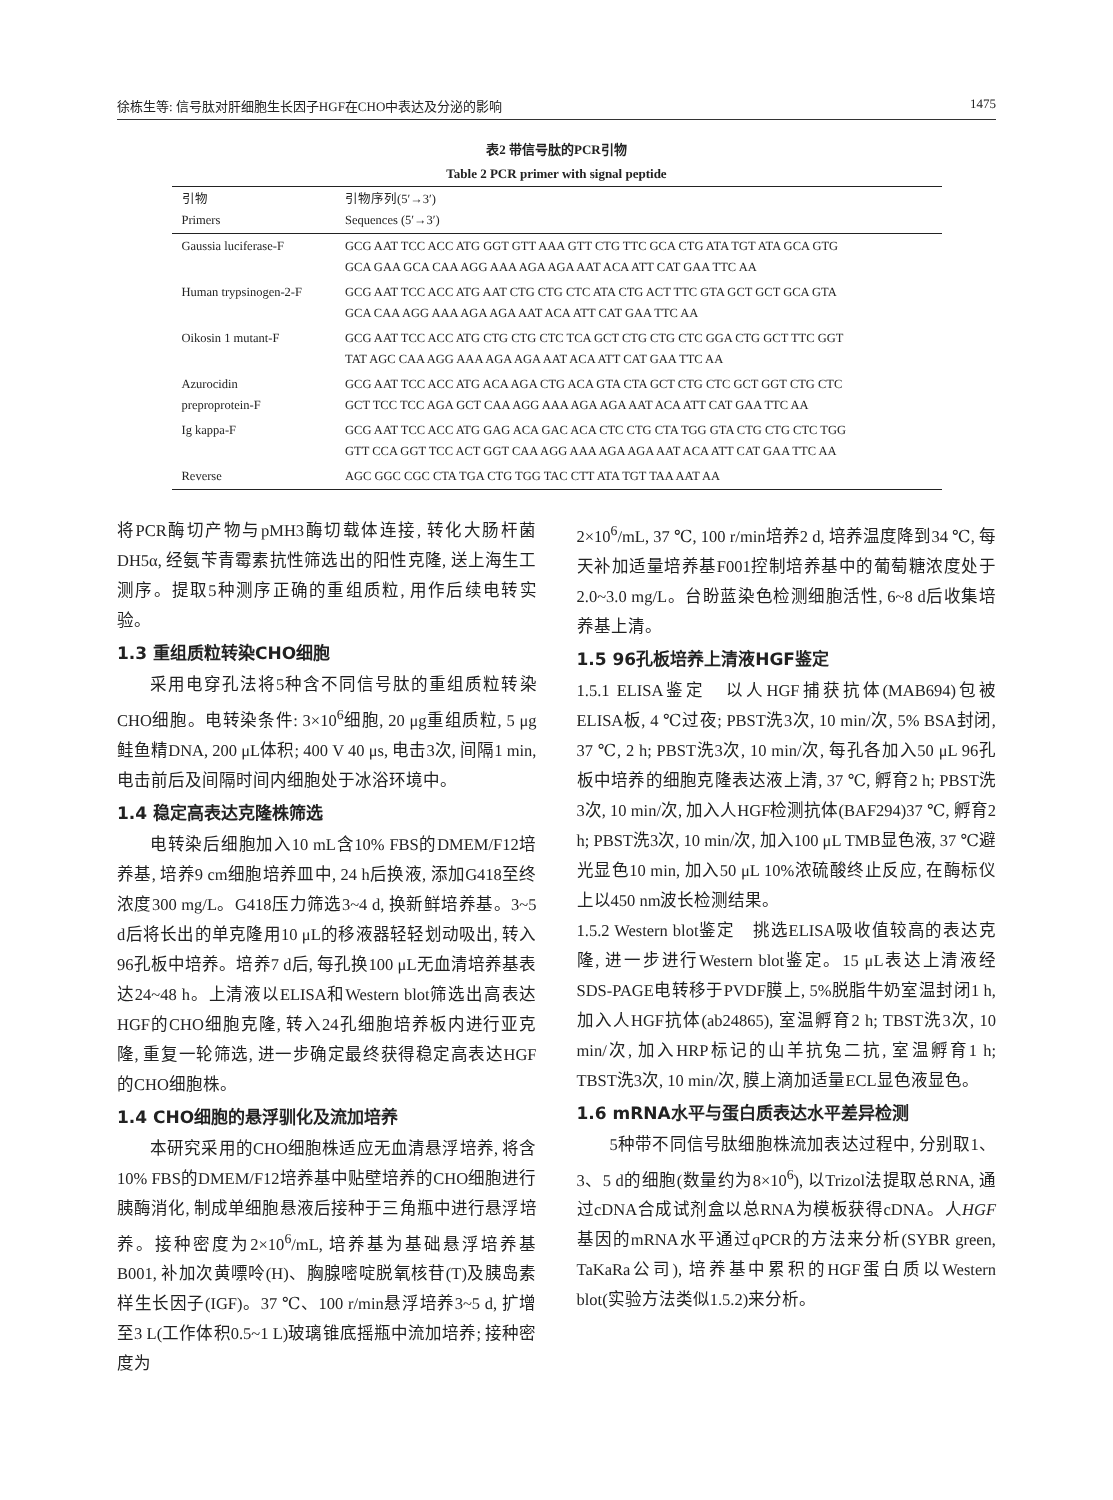徐栋生等: 信号肽对肝细胞生长因子HGF在CHO中表达及分泌的影响 1475
表2 带信号肽的PCR引物
Table 2 PCR primer with signal peptide
| 引物 Primers | 引物序列(5′→3′) Sequences (5′→3′) |
| --- | --- |
| Gaussia luciferase-F | GCG AAT TCC ACC ATG GGT GTT AAA GTT CTG TTC GCA CTG ATA TGT ATA GCA GTG GCA GAA GCA CAA AGG AAA AGA AGA AAT ACA ATT CAT GAA TTC AA |
| Human trypsinogen-2-F | GCG AAT TCC ACC ATG AAT CTG CTG CTC ATA CTG ACT TTC GTA GCT GCT GCA GTA GCA CAA AGG AAA AGA AGA AAT ACA ATT CAT GAA TTC AA |
| Oikosin 1 mutant-F | GCG AAT TCC ACC ATG CTG CTG CTC TCA GCT CTG CTG CTC GGA CTG GCT TTC GGT TAT AGC CAA AGG AAA AGA AGA AAT ACA ATT CAT GAA TTC AA |
| Azurocidin preproprotein-F | GCG AAT TCC ACC ATG ACA AGA CTG ACA GTA CTA GCT CTG CTC GCT GGT CTG CTC GCT TCC TCC AGA GCT CAA AGG AAA AGA AGA AAT ACA ATT CAT GAA TTC AA |
| Ig kappa-F | GCG AAT TCC ACC ATG GAG ACA GAC ACA CTC CTG CTA TGG GTA CTG CTG CTC TGG GTT CCA GGT TCC ACT GGT CAA AGG AAA AGA AGA AAT ACA ATT CAT GAA TTC AA |
| Reverse | AGC GGC CGC CTA TGA CTG TGG TAC CTT ATA TGT TAA AAT AA |
将PCR酶切产物与pMH3酶切载体连接, 转化大肠杆菌DH5α, 经氨苄青霉素抗性筛选出的阳性克隆, 送上海生工测序。提取5种测序正确的重组质粒, 用作后续电转实验。
1.3 重组质粒转染CHO细胞
采用电穿孔法将5种含不同信号肽的重组质粒转染CHO细胞。电转染条件: 3×10<sup>6</sup>细胞, 20 μg重组质粒, 5 μg鲑鱼精DNA, 200 μL体积; 400 V 40 μs, 电击3次, 间隔1 min, 电击前后及间隔时间内细胞处于冰浴环境中。
1.4 稳定高表达克隆株筛选
电转染后细胞加入10 mL含10% FBS的DMEM/F12培养基, 培养9 cm细胞培养皿中, 24 h后换液, 添加G418至终浓度300 mg/L。G418压力筛选3~4 d, 换新鲜培养基。3~5 d后将长出的单克隆用10 μL的移液器轻轻划动吸出, 转入96孔板中培养。培养7 d后, 每孔换100 μL无血清培养基表达24~48 h。上清液以ELISA和Western blot筛选出高表达HGF的CHO细胞克隆, 转入24孔细胞培养板内进行亚克隆, 重复一轮筛选, 进一步确定最终获得稳定高表达HGF的CHO细胞株。
1.4 CHO细胞的悬浮驯化及流加培养
本研究采用的CHO细胞株适应无血清悬浮培养, 将含10% FBS的DMEM/F12培养基中贴壁培养的CHO细胞进行胰酶消化, 制成单细胞悬液后接种于三角瓶中进行悬浮培养。接种密度为2×10<sup>6</sup>/mL, 培养基为基础悬浮培养基B001, 补加次黄嘌呤(H)、胸腺嘧啶脱氧核苷(T)及胰岛素样生长因子(IGF)。37 ℃、100 r/min悬浮培养3~5 d, 扩增至3 L(工作体积0.5~1 L)玻璃锥底摇瓶中流加培养; 接种密度为
2×10<sup>6</sup>/mL, 37 ℃, 100 r/min培养2 d, 培养温度降到34 ℃, 每天补加适量培养基F001控制培养基中的葡萄糖浓度处于2.0~3.0 mg/L。台盼蓝染色检测细胞活性, 6~8 d后收集培养基上清。
1.5 96孔板培养上清液HGF鉴定
1.5.1 ELISA鉴定　以人HGF捕获抗体(MAB694)包被ELISA板, 4 ℃过夜; PBST洗3次, 10 min/次, 5% BSA封闭, 37 ℃, 2 h; PBST洗3次, 10 min/次, 每孔各加入50 μL 96孔板中培养的细胞克隆表达液上清, 37 ℃, 孵育2 h; PBST洗3次, 10 min/次, 加入人HGF检测抗体(BAF294)37 ℃, 孵育2 h; PBST洗3次, 10 min/次, 加入100 μL TMB显色液, 37 ℃避光显色10 min, 加入50 μL 10%浓硫酸终止反应, 在酶标仪上以450 nm波长检测结果。
1.5.2 Western blot鉴定　挑选ELISA吸收值较高的表达克隆, 进一步进行Western blot鉴定。15 μL表达上清液经SDS-PAGE电转移于PVDF膜上, 5%脱脂牛奶室温封闭1 h, 加入人HGF抗体(ab24865), 室温孵育2 h; TBST洗3次, 10 min/次, 加入HRP标记的山羊抗兔二抗, 室温孵育1 h; TBST洗3次, 10 min/次, 膜上滴加适量ECL显色液显色。
1.6 mRNA水平与蛋白质表达水平差异检测
5种带不同信号肽细胞株流加表达过程中, 分别取1、3、5 d的细胞(数量约为8×10<sup>6</sup>), 以Trizol法提取总RNA, 通过cDNA合成试剂盒以总RNA为模板获得cDNA。人HGF基因的mRNA水平通过qPCR的方法来分析(SYBR green, TaKaRa公司), 培养基中累积的HGF蛋白质以Western blot(实验方法类似1.5.2)来分析。